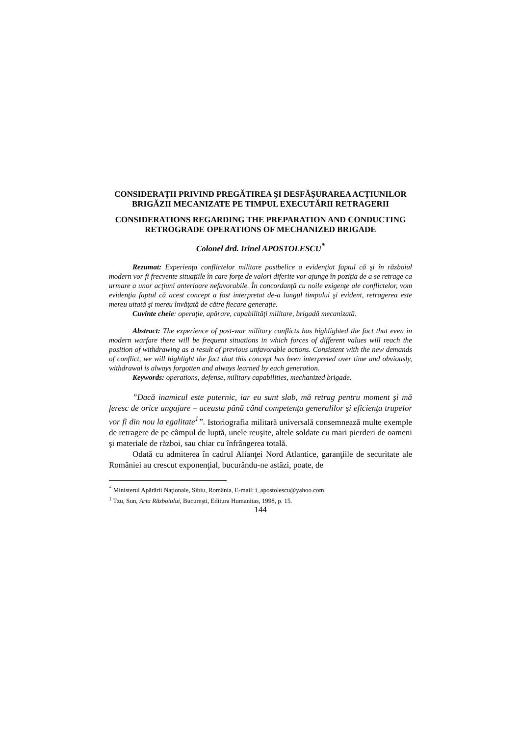CONSIDERAŢII PRIVIND PREGĂTIREA ŞI DESFĂŞURAREA ACŢIUNILOR BRIGĂZII MECANIZATE PE TIMPUL EXECUTĂRII RETRAGERII
CONSIDERATIONS REGARDING THE PREPARATION AND CONDUCTING RETROGRADE OPERATIONS OF MECHANIZED BRIGADE
Colonel drd. Irinel APOSTOLESCU<sup>*</sup>
Rezumat: Experienţa conflictelor militare postbelice a evidenţiat faptul că şi în războiul modern vor fi frecvente situaţiile în care forţe de valori diferite vor ajunge în poziţia de a se retrage ca urmare a unor acţiuni anterioare nefavorabile. În concordanţă cu noile exigenţe ale conflictelor, vom evidenţia faptul că acest concept a fost interpretat de-a lungul timpului şi evident, retragerea este mereu uitată şi mereu învăţată de către fiecare generaţie.
Cuvinte cheie: operaţie, apărare, capabilităţi militare, brigadă mecanizată.
Abstract: The experience of post-war military conflicts has highlighted the fact that even in modern warfare there will be frequent situations in which forces of different values will reach the position of withdrawing as a result of previous unfavorable actions. Consistent with the new demands of conflict, we will highlight the fact that this concept has been interpreted over time and obviously, withdrawal is always forgotten and always learned by each generation.
Keywords: operations, defense, military capabilities, mechanized brigade.
”Dacă inamicul este puternic, iar eu sunt slab, mă retrag pentru moment şi mă feresc de orice angajare – aceasta până când competenţa generalilor şi eficienţa trupelor vor fi din nou la egalitate<sup>1</sup>”. Istoriografia militară universală consemnează multe exemple de retragere de pe câmpul de luptă, unele reuşite, altele soldate cu mari pierderi de oameni şi materiale de război, sau chiar cu înfrângerea totală.
Odată cu admiterea în cadrul Alianţei Nord Atlantice, garanţiile de securitate ale României au crescut exponenţial, bucurându-ne astăzi, poate, de
<sup>*</sup> Ministerul Apărării Naţionale, Sibiu, România, E-mail: i_apostolescu@yahoo.com.
<sup>1</sup> Tzu, Sun, Arta Războiului, Bucureşti, Editura Humanitas, 1998, p. 15.
144